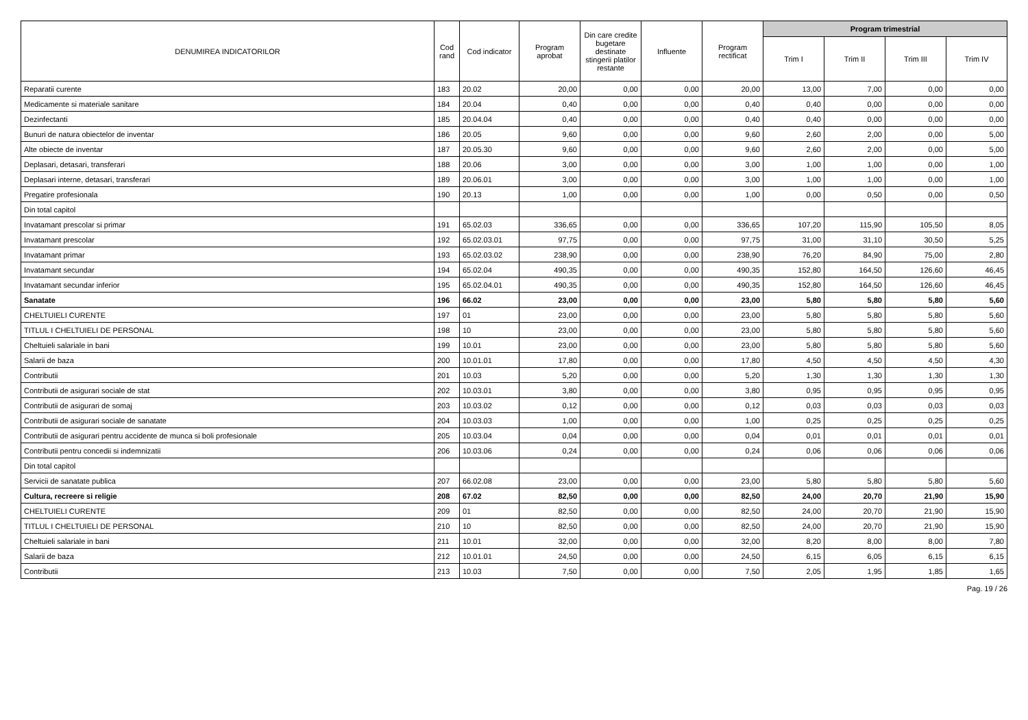| DENUMIREA INDICATORILOR | Cod rand | Cod indicator | Program aprobat | Din care credite bugetare destinate stingerii platilor restante | Influente | Program rectificat | Program trimestrial | | | |
| --- | --- | --- | --- | --- | --- | --- | --- | --- | --- | --- |
| | | | | | | | Trim I | Trim II | Trim III | Trim IV |
| Reparatii curente | 183 | 20.02 | 20,00 | 0,00 | 0,00 | 20,00 | 13,00 | 7,00 | 0,00 | 0,00 |
| Medicamente si materiale sanitare | 184 | 20.04 | 0,40 | 0,00 | 0,00 | 0,40 | 0,40 | 0,00 | 0,00 | 0,00 |
| Dezinfectanti | 185 | 20.04.04 | 0,40 | 0,00 | 0,00 | 0,40 | 0,40 | 0,00 | 0,00 | 0,00 |
| Bunuri de natura obiectelor de inventar | 186 | 20.05 | 9,60 | 0,00 | 0,00 | 9,60 | 2,60 | 2,00 | 0,00 | 5,00 |
| Alte obiecte de inventar | 187 | 20.05.30 | 9,60 | 0,00 | 0,00 | 9,60 | 2,60 | 2,00 | 0,00 | 5,00 |
| Deplasari, detasari, transferari | 188 | 20.06 | 3,00 | 0,00 | 0,00 | 3,00 | 1,00 | 1,00 | 0,00 | 1,00 |
| Deplasari interne, detasari, transferari | 189 | 20.06.01 | 3,00 | 0,00 | 0,00 | 3,00 | 1,00 | 1,00 | 0,00 | 1,00 |
| Pregatire profesionala | 190 | 20.13 | 1,00 | 0,00 | 0,00 | 1,00 | 0,00 | 0,50 | 0,00 | 0,50 |
| Din total capitol | | | | | | | | | | |
| Invatamant prescolar si primar | 191 | 65.02.03 | 336,65 | 0,00 | 0,00 | 336,65 | 107,20 | 115,90 | 105,50 | 8,05 |
| Invatamant prescolar | 192 | 65.02.03.01 | 97,75 | 0,00 | 0,00 | 97,75 | 31,00 | 31,10 | 30,50 | 5,25 |
| Invatamant primar | 193 | 65.02.03.02 | 238,90 | 0,00 | 0,00 | 238,90 | 76,20 | 84,90 | 75,00 | 2,80 |
| Invatamant secundar | 194 | 65.02.04 | 490,35 | 0,00 | 0,00 | 490,35 | 152,80 | 164,50 | 126,60 | 46,45 |
| Invatamant secundar inferior | 195 | 65.02.04.01 | 490,35 | 0,00 | 0,00 | 490,35 | 152,80 | 164,50 | 126,60 | 46,45 |
| Sanatate | 196 | 66.02 | 23,00 | 0,00 | 0,00 | 23,00 | 5,80 | 5,80 | 5,80 | 5,60 |
| CHELTUIELI CURENTE | 197 | 01 | 23,00 | 0,00 | 0,00 | 23,00 | 5,80 | 5,80 | 5,80 | 5,60 |
| TITLUL I CHELTUIELI DE PERSONAL | 198 | 10 | 23,00 | 0,00 | 0,00 | 23,00 | 5,80 | 5,80 | 5,80 | 5,60 |
| Cheltuieli salariale in bani | 199 | 10.01 | 23,00 | 0,00 | 0,00 | 23,00 | 5,80 | 5,80 | 5,80 | 5,60 |
| Salarii de baza | 200 | 10.01.01 | 17,80 | 0,00 | 0,00 | 17,80 | 4,50 | 4,50 | 4,50 | 4,30 |
| Contributii | 201 | 10.03 | 5,20 | 0,00 | 0,00 | 5,20 | 1,30 | 1,30 | 1,30 | 1,30 |
| Contributii de asigurari sociale de stat | 202 | 10.03.01 | 3,80 | 0,00 | 0,00 | 3,80 | 0,95 | 0,95 | 0,95 | 0,95 |
| Contributii de asigurari de somaj | 203 | 10.03.02 | 0,12 | 0,00 | 0,00 | 0,12 | 0,03 | 0,03 | 0,03 | 0,03 |
| Contributii de asigurari sociale de sanatate | 204 | 10.03.03 | 1,00 | 0,00 | 0,00 | 1,00 | 0,25 | 0,25 | 0,25 | 0,25 |
| Contributii de asigurari pentru accidente de munca si boli profesionale | 205 | 10.03.04 | 0,04 | 0,00 | 0,00 | 0,04 | 0,01 | 0,01 | 0,01 | 0,01 |
| Contributii pentru concedii si indemnizatii | 206 | 10.03.06 | 0,24 | 0,00 | 0,00 | 0,24 | 0,06 | 0,06 | 0,06 | 0,06 |
| Din total capitol | | | | | | | | | | |
| Servicii de sanatate publica | 207 | 66.02.08 | 23,00 | 0,00 | 0,00 | 23,00 | 5,80 | 5,80 | 5,80 | 5,60 |
| Cultura, recreere si religie | 208 | 67.02 | 82,50 | 0,00 | 0,00 | 82,50 | 24,00 | 20,70 | 21,90 | 15,90 |
| CHELTUIELI CURENTE | 209 | 01 | 82,50 | 0,00 | 0,00 | 82,50 | 24,00 | 20,70 | 21,90 | 15,90 |
| TITLUL I CHELTUIELI DE PERSONAL | 210 | 10 | 82,50 | 0,00 | 0,00 | 82,50 | 24,00 | 20,70 | 21,90 | 15,90 |
| Cheltuieli salariale in bani | 211 | 10.01 | 32,00 | 0,00 | 0,00 | 32,00 | 8,20 | 8,00 | 8,00 | 7,80 |
| Salarii de baza | 212 | 10.01.01 | 24,50 | 0,00 | 0,00 | 24,50 | 6,15 | 6,05 | 6,15 | 6,15 |
| Contributii | 213 | 10.03 | 7,50 | 0,00 | 0,00 | 7,50 | 2,05 | 1,95 | 1,85 | 1,65 |
Pag. 19 / 26